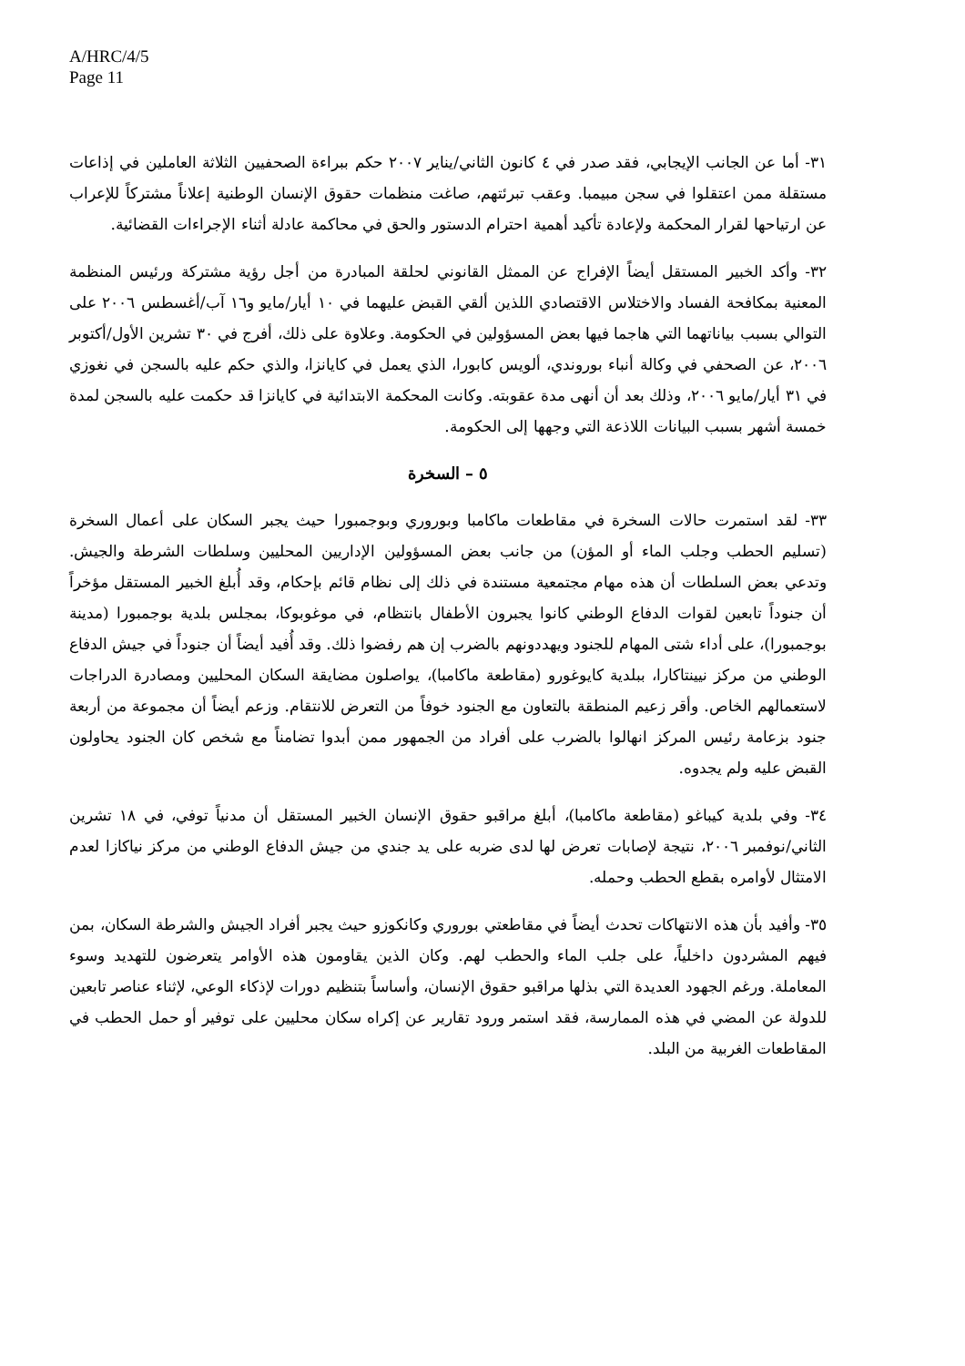A/HRC/4/5
Page 11
٣١- أما عن الجانب الإيجابي، فقد صدر في ٤ كانون الثاني/يناير ٢٠٠٧ حكم ببراءة الصحفيين الثلاثة العاملين في إذاعات مستقلة ممن اعتقلوا في سجن مبيمبا. وعقب تبرئتهم، صاغت منظمات حقوق الإنسان الوطنية إعلاناً مشتركاً للإعراب عن ارتياحها لقرار المحكمة ولإعادة تأكيد أهمية احترام الدستور والحق في محاكمة عادلة أثناء الإجراءات القضائية.
٣٢- وأكد الخبير المستقل أيضاً الإفراج عن الممثل القانوني لحلقة المبادرة من أجل رؤية مشتركة ورئيس المنظمة المعنية بمكافحة الفساد والاختلاس الاقتصادي اللذين ألقي القبض عليهما في ١٠ أيار/مايو و١٦ آب/أغسطس ٢٠٠٦ على التوالي بسبب بياناتهما التي هاجما فيها بعض المسؤولين في الحكومة. وعلاوة على ذلك، أفرج في ٣٠ تشرين الأول/أكتوبر ٢٠٠٦، عن الصحفي في وكالة أنباء بوروندي، ألويس كابورا، الذي يعمل في كايانزا، والذي حكم عليه بالسجن في نغوزي في ٣١ أيار/مايو ٢٠٠٦، وذلك بعد أن أنهى مدة عقوبته. وكانت المحكمة الابتدائية في كايانزا قد حكمت عليه بالسجن لمدة خمسة أشهر بسبب البيانات اللاذعة التي وجهها إلى الحكومة.
٥ – السخرة
٣٣- لقد استمرت حالات السخرة في مقاطعات ماكامبا وبوروري وبوجمبورا حيث يجبر السكان على أعمال السخرة (تسليم الحطب وجلب الماء أو المؤن) من جانب بعض المسؤولين الإداريين المحليين وسلطات الشرطة والجيش. وتدعي بعض السلطات أن هذه مهام مجتمعية مستندة في ذلك إلى نظام قائم بإحكام، وقد أُبلغ الخبير المستقل مؤخراً أن جنوداً تابعين لقوات الدفاع الوطني كانوا يجبرون الأطفال بانتظام، في موغوبوكا، بمجلس بلدية بوجمبورا (مدينة بوجمبورا)، على أداء شتى المهام للجنود ويهددونهم بالضرب إن هم رفضوا ذلك. وقد أُفيد أيضاً أن جنوداً في جيش الدفاع الوطني من مركز نيينتاكارا، ببلدية كايوغورو (مقاطعة ماكامبا)، يواصلون مضايقة السكان المحليين ومصادرة الدراجات لاستعمالهم الخاص. وأقر زعيم المنطقة بالتعاون مع الجنود خوفاً من التعرض للانتقام. وزعم أيضاً أن مجموعة من أربعة جنود بزعامة رئيس المركز انهالوا بالضرب على أفراد من الجمهور ممن أبدوا تضامناً مع شخص كان الجنود يحاولون القبض عليه ولم يجدوه.
٣٤- وفي بلدية كيباغو (مقاطعة ماكامبا)، أبلغ مراقبو حقوق الإنسان الخبير المستقل أن مدنياً توفي، في ١٨ تشرين الثاني/نوفمبر ٢٠٠٦، نتيجة لإصابات تعرض لها لدى ضربه على يد جندي من جيش الدفاع الوطني من مركز نياكازا لعدم الامتثال لأوامره بقطع الحطب وحمله.
٣٥- وأفيد بأن هذه الانتهاكات تحدث أيضاً في مقاطعتي بوروري وكانكوزو حيث يجبر أفراد الجيش والشرطة السكان، بمن فيهم المشردون داخلياً، على جلب الماء والحطب لهم. وكان الذين يقاومون هذه الأوامر يتعرضون للتهديد وسوء المعاملة. ورغم الجهود العديدة التي بذلها مراقبو حقوق الإنسان، وأساساً بتنظيم دورات لإذكاء الوعي، لإثناء عناصر تابعين للدولة عن المضي في هذه الممارسة، فقد استمر ورود تقارير عن إكراه سكان محليين على توفير أو حمل الحطب في المقاطعات الغربية من البلد.